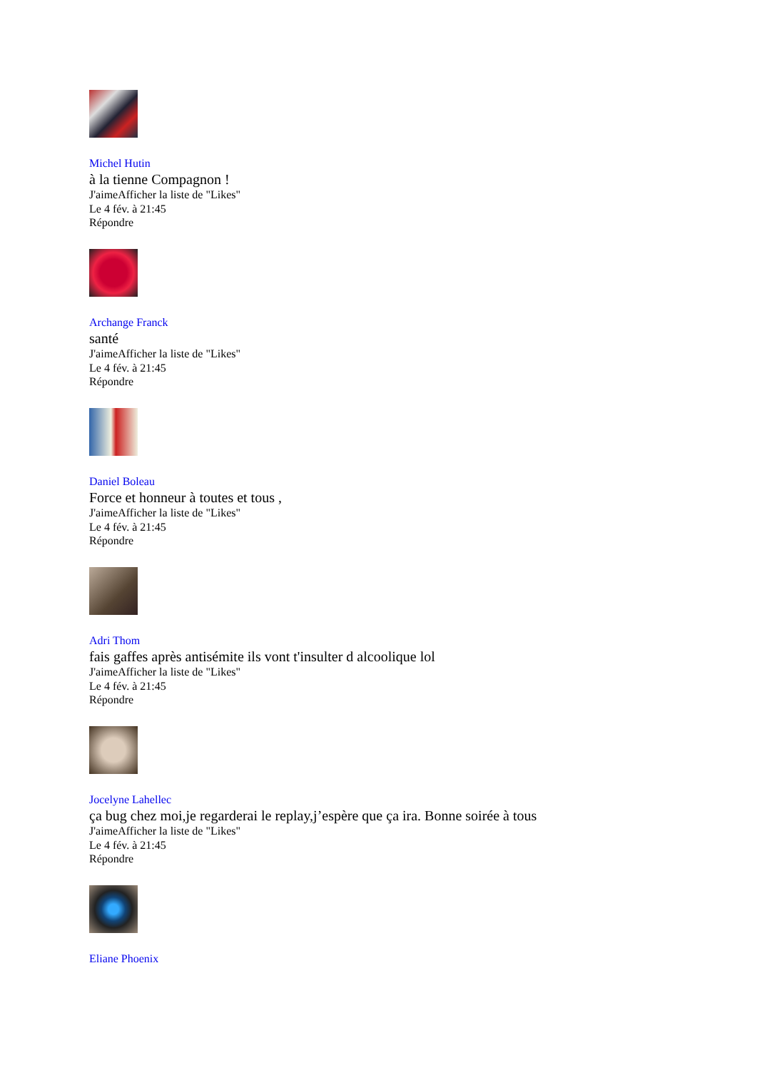Michel Hutin
à la tienne Compagnon !
J'aimeAfficher la liste de "Likes"
Le 4 fév. à 21:45
Répondre
Archange Franck
santé
J'aimeAfficher la liste de "Likes"
Le 4 fév. à 21:45
Répondre
Daniel Boleau
Force et honneur à toutes et tous ,
J'aimeAfficher la liste de "Likes"
Le 4 fév. à 21:45
Répondre
Adri Thom
fais gaffes après antisémite ils vont t'insulter d alcoolique lol
J'aimeAfficher la liste de "Likes"
Le 4 fév. à 21:45
Répondre
Jocelyne Lahellec
ça bug chez moi,je regarderai le replay,j’espère que ça ira. Bonne soirée à tous
J'aimeAfficher la liste de "Likes"
Le 4 fév. à 21:45
Répondre
Eliane Phoenix